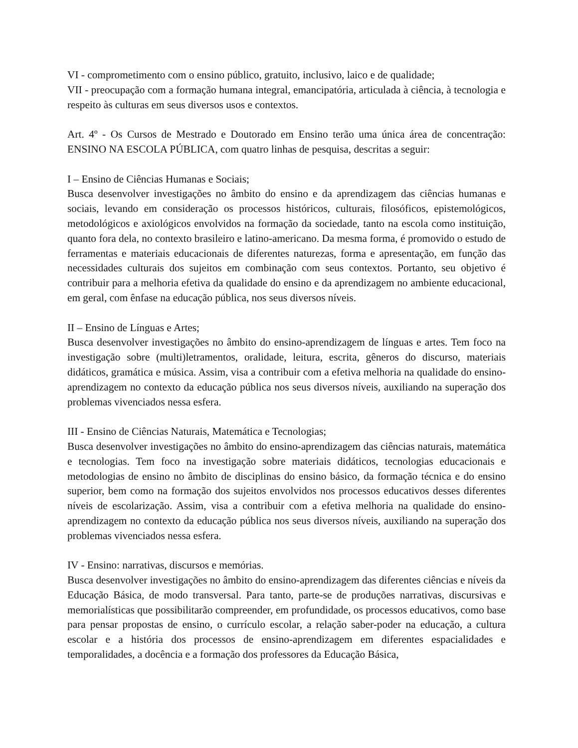VI - comprometimento com o ensino público, gratuito, inclusivo, laico e de qualidade;
VII - preocupação com a formação humana integral, emancipatória, articulada à ciência, à tecnologia e respeito às culturas em seus diversos usos e contextos.
Art. 4º - Os Cursos de Mestrado e Doutorado em Ensino terão uma única área de concentração: ENSINO NA ESCOLA PÚBLICA, com quatro linhas de pesquisa, descritas a seguir:
I – Ensino de Ciências Humanas e Sociais;
Busca desenvolver investigações no âmbito do ensino e da aprendizagem das ciências humanas e sociais, levando em consideração os processos históricos, culturais, filosóficos, epistemológicos, metodológicos e axiológicos envolvidos na formação da sociedade, tanto na escola como instituição, quanto fora dela, no contexto brasileiro e latino-americano. Da mesma forma, é promovido o estudo de ferramentas e materiais educacionais de diferentes naturezas, forma e apresentação, em função das necessidades culturais dos sujeitos em combinação com seus contextos. Portanto, seu objetivo é contribuir para a melhoria efetiva da qualidade do ensino e da aprendizagem no ambiente educacional, em geral, com ênfase na educação pública, nos seus diversos níveis.
II – Ensino de Línguas e Artes;
Busca desenvolver investigações no âmbito do ensino-aprendizagem de línguas e artes. Tem foco na investigação sobre (multi)letramentos, oralidade, leitura, escrita, gêneros do discurso, materiais didáticos, gramática e música. Assim, visa a contribuir com a efetiva melhoria na qualidade do ensino-aprendizagem no contexto da educação pública nos seus diversos níveis, auxiliando na superação dos problemas vivenciados nessa esfera.
III - Ensino de Ciências Naturais, Matemática e Tecnologias;
Busca desenvolver investigações no âmbito do ensino-aprendizagem das ciências naturais, matemática e tecnologias. Tem foco na investigação sobre materiais didáticos, tecnologias educacionais e metodologias de ensino no âmbito de disciplinas do ensino básico, da formação técnica e do ensino superior, bem como na formação dos sujeitos envolvidos nos processos educativos desses diferentes níveis de escolarização. Assim, visa a contribuir com a efetiva melhoria na qualidade do ensino-aprendizagem no contexto da educação pública nos seus diversos níveis, auxiliando na superação dos problemas vivenciados nessa esfera.
IV - Ensino: narrativas, discursos e memórias.
Busca desenvolver investigações no âmbito do ensino-aprendizagem das diferentes ciências e níveis da Educação Básica, de modo transversal. Para tanto, parte-se de produções narrativas, discursivas e memorialísticas que possibilitarão compreender, em profundidade, os processos educativos, como base para pensar propostas de ensino, o currículo escolar, a relação saber-poder na educação, a cultura escolar e a história dos processos de ensino-aprendizagem em diferentes espacialidades e temporalidades, a docência e a formação dos professores da Educação Básica,